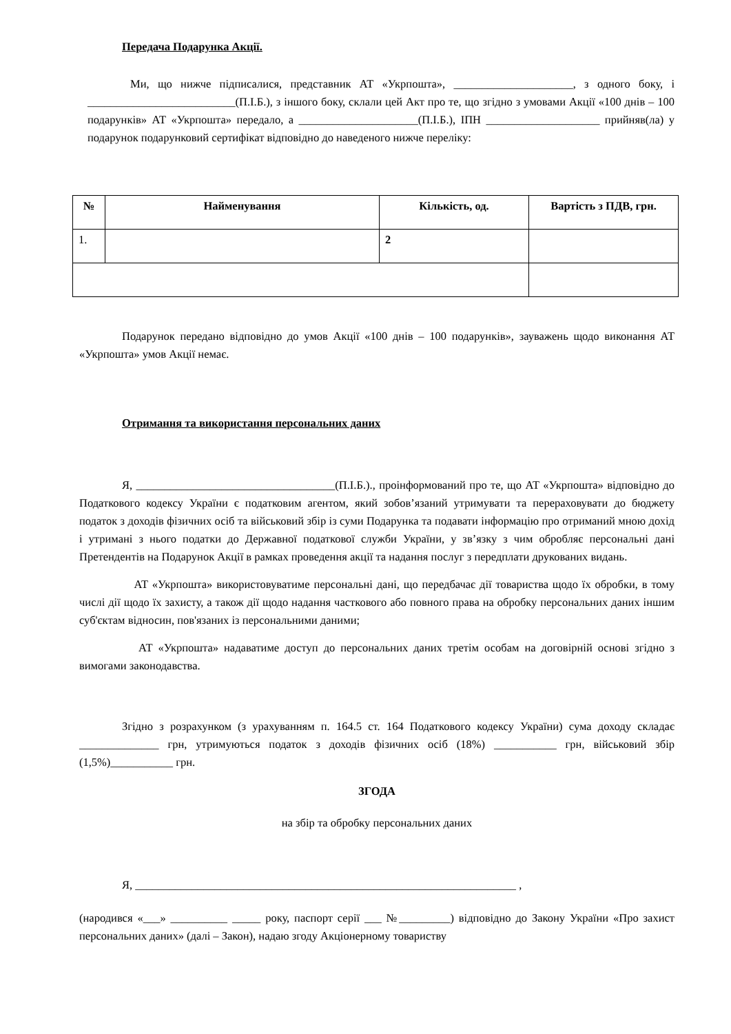Передача Подарунка Акції.
Ми, що нижче підписалися, представник АТ «Укрпошта», _____________________, з одного боку, і __________________________(П.І.Б.), з іншого боку, склали цей Акт про те, що згідно з умовами Акції «100 днів – 100 подарунків» АТ «Укрпошта» передало, а _____________________(П.І.Б.), ІПН ____________________ прийняв(ла) у подарунок подарунковий сертифікат відповідно до наведеного нижче переліку:
| № | Найменування | Кількість, од. | Вартість з ПДВ, грн. |
| --- | --- | --- | --- |
| 1. | | 2 | |
Подарунок передано відповідно до умов Акції «100 днів – 100 подарунків», зауважень щодо виконання АТ «Укрпошта» умов Акції немає.
Отримання та використання персональних даних
Я, ___________________________________(П.І.Б.)., проінформований про те, що АТ «Укрпошта» відповідно до Податкового кодексу України є податковим агентом, який зобов’язаний утримувати та перераховувати до бюджету податок з доходів фізичних осіб та військовий збір із суми Подарунка та подавати інформацію про отриманий мною дохід і утримані з нього податки до Державної податкової служби України, у зв’язку з чим обробляє персональні дані Претендентів на Подарунок Акції в рамках проведення акції та надання послуг з передплати друкованих видань.
АТ «Укрпошта» використовуватиме персональні дані, що передбачає дії товариства щодо їх обробки, в тому числі дії щодо їх захисту, а також дії щодо надання часткового або повного права на обробку персональних даних іншим суб'єктам відносин, пов'язаних із персональними даними;
АТ «Укрпошта» надаватиме доступ до персональних даних третім особам на договірній основі згідно з вимогами законодавства.
Згідно з розрахунком (з урахуванням п. 164.5 ст. 164 Податкового кодексу України) сума доходу складає ______________ грн, утримуються податок з доходів фізичних осіб (18%) ___________ грн, військовий збір (1,5%)___________ грн.
ЗГОДА
на збір та обробку персональних даних
Я, ___________________________________________________________________ ,
(народився «___» __________ _____ року, паспорт серії ___ №_________) відповідно до Закону України «Про захист персональних даних» (далі – Закон), надаю згоду Акціонерному товариству